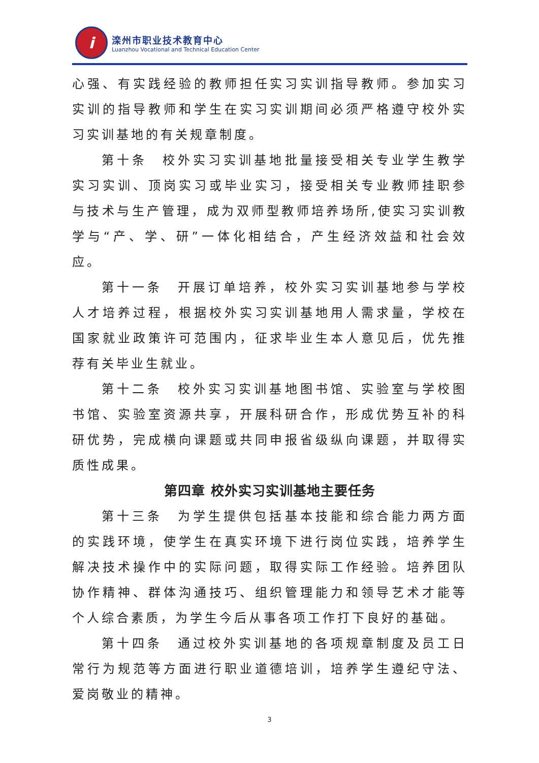i
滦州市职业技术教育中心
Luanzhou Vocational and Technical Education Center
心强、有实践经验的教师担任实习实训指导教师。参加实习实训的指导教师和学生在实习实训期间必须严格遵守校外实习实训基地的有关规章制度。
第十条　校外实习实训基地批量接受相关专业学生教学实习实训、顶岗实习或毕业实习，接受相关专业教师挂职参与技术与生产管理，成为双师型教师培养场所,使实习实训教学与“产、学、研”一体化相结合，产生经济效益和社会效应。
第十一条　开展订单培养，校外实习实训基地参与学校人才培养过程，根据校外实习实训基地用人需求量，学校在国家就业政策许可范围内，征求毕业生本人意见后，优先推荐有关毕业生就业。
第十二条　校外实习实训基地图书馆、实验室与学校图书馆、实验室资源共享，开展科研合作，形成优势互补的科研优势，完成横向课题或共同申报省级纵向课题，并取得实质性成果。
第四章 校外实习实训基地主要任务
第十三条　为学生提供包括基本技能和综合能力两方面的实践环境，使学生在真实环境下进行岗位实践，培养学生解决技术操作中的实际问题，取得实际工作经验。培养团队协作精神、群体沟通技巧、组织管理能力和领导艺术才能等个人综合素质，为学生今后从事各项工作打下良好的基础。
第十四条　通过校外实训基地的各项规章制度及员工日常行为规范等方面进行职业道德培训，培养学生遵纪守法、爱岗敬业的精神。
3